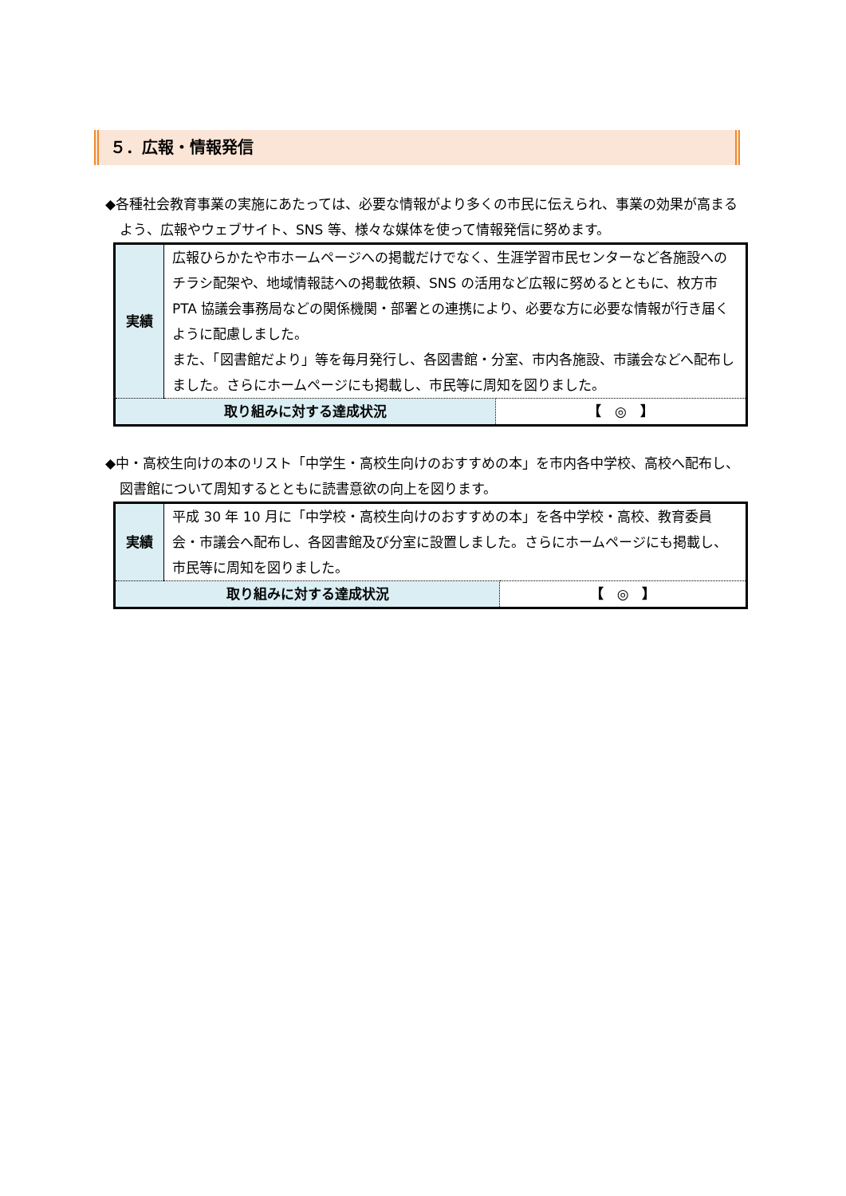５．広報・情報発信
◆各種社会教育事業の実施にあたっては、必要な情報がより多くの市民に伝えられ、事業の効果が高まるよう、広報やウェブサイト、SNS 等、様々な媒体を使って情報発信に努めます。
| 実績 | 広報ひらかたや市ホームページへの掲載だけでなく、生涯学習市民センターなど各施設へのチラシ配架や、地域情報誌への掲載依頼、SNS の活用など広報に努めるとともに、枚方市 PTA 協議会事務局などの関係機関・部署との連携により、必要な方に必要な情報が行き届くように配慮しました。 また、「図書館だより」等を毎月発行し、各図書館・分室、市内各施設、市議会などへ配布しました。さらにホームページにも掲載し、市民等に周知を図りました。 | |
| 取り組みに対する達成状況 | | 【 ◎ 】 |
◆中・高校生向けの本のリスト「中学生・高校生向けのおすすめの本」を市内各中学校、高校へ配布し、図書館について周知するとともに読書意欲の向上を図ります。
| 実績 | 平成 30 年 10 月に「中学校・高校生向けのおすすめの本」を各中学校・高校、教育委員会・市議会へ配布し、各図書館及び分室に設置しました。さらにホームページにも掲載し、市民等に周知を図りました。 | |
| 取り組みに対する達成状況 | | 【 ◎ 】 |